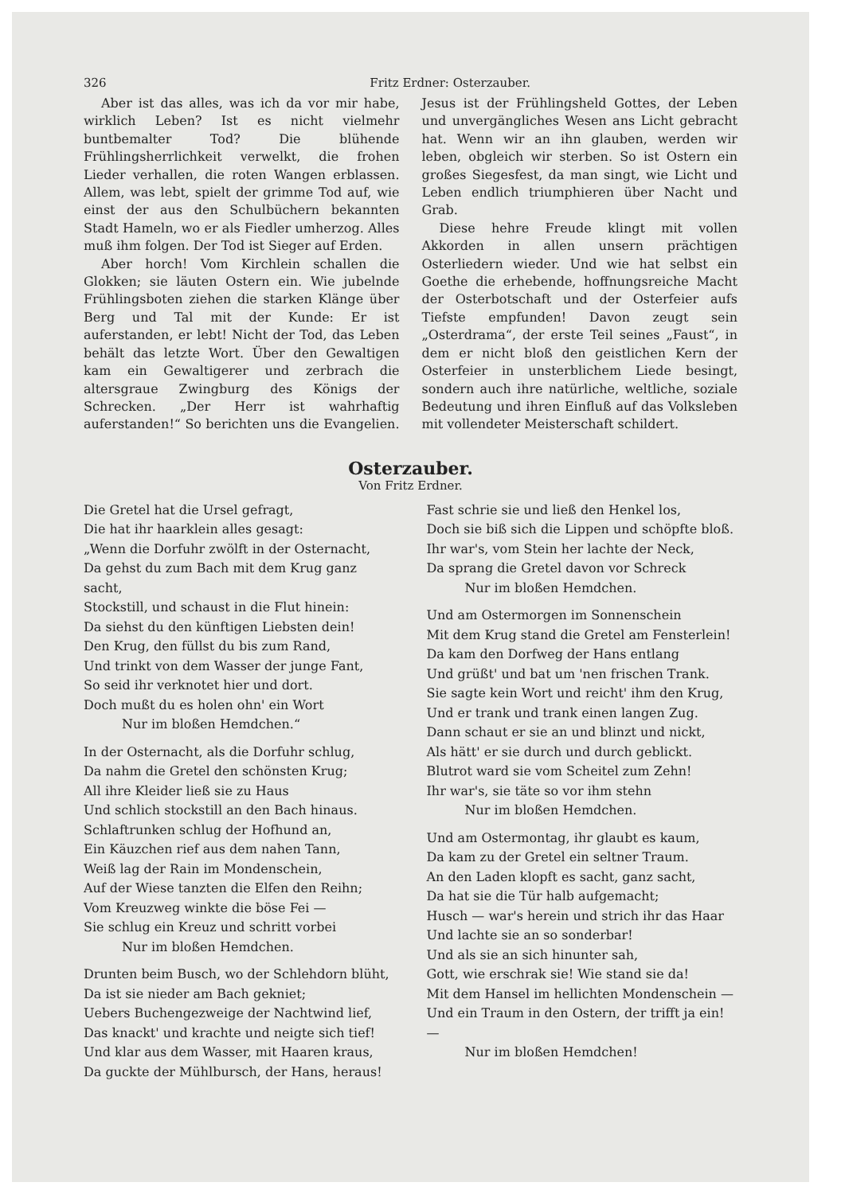326 Fritz Erdner: Osterzauber.
Aber ist das alles, was ich da vor mir habe, wirklich Leben? Ist es nicht vielmehr buntbemalter Tod? Die blühende Frühlingsherrlichkeit verwelkt, die frohen Lieder verhallen, die roten Wangen erblassen. Allem, was lebt, spielt der grimme Tod auf, wie einst der aus den Schulbüchern bekannten Stadt Hameln, wo er als Fiedler umherzog. Alles muß ihm folgen. Der Tod ist Sieger auf Erden.
Aber horch! Vom Kirchlein schallen die Glokken; sie läuten Ostern ein. Wie jubelnde Frühlingsboten ziehen die starken Klänge über Berg und Tal mit der Kunde: Er ist auferstanden, er lebt! Nicht der Tod, das Leben behält das letzte Wort. Über den Gewaltigen kam ein Gewaltigerer und zerbrach die altersgraue Zwingburg des Königs der Schrecken. „Der Herr ist wahrhaftig auferstanden!“ So berichten uns die Evangelien. Jesus ist der Frühlingsheld Gottes, der Leben und unvergängliches Wesen ans Licht gebracht hat. Wenn wir an ihn glauben, werden wir leben, obgleich wir sterben. So ist Ostern ein großes Siegesfest, da man singt, wie Licht und Leben endlich triumphieren über Nacht und Grab.
Diese hehre Freude klingt mit vollen Akkorden in allen unsern prächtigen Osterliedern wieder. Und wie hat selbst ein Goethe die erhebende, hoffnungsreiche Macht der Osterbotschaft und der Osterfeier aufs Tiefste empfunden! Davon zeugt sein „Osterdrama“, der erste Teil seines „Faust“, in dem er nicht bloß den geistlichen Kern der Osterfeier in unsterblichem Liede besingt, sondern auch ihre natürliche, weltliche, soziale Bedeutung und ihren Einfluß auf das Volksleben mit vollendeter Meisterschaft schildert.
Osterzauber.
Von Fritz Erdner.
Die Gretel hat die Ursel gefragt,
Die hat ihr haarklein alles gesagt:
„Wenn die Dorfuhr zwölft in der Osternacht,
Da gehst du zum Bach mit dem Krug ganz sacht,
Stockstill, und schaust in die Flut hinein:
Da siehst du den künftigen Liebsten dein!
Den Krug, den füllst du bis zum Rand,
Und trinkt von dem Wasser der junge Fant,
So seid ihr verknotet hier und dort.
Doch mußt du es holen ohn' ein Wort
Nur im bloßen Hemdchen.“
In der Osternacht, als die Dorfuhr schlug,
Da nahm die Gretel den schönsten Krug;
All ihre Kleider ließ sie zu Haus
Und schlich stockstill an den Bach hinaus.
Schlaftrunken schlug der Hofhund an,
Ein Käuzchen rief aus dem nahen Tann,
Weiß lag der Rain im Mondenschein,
Auf der Wiese tanzten die Elfen den Reihn;
Vom Kreuzweg winkte die böse Fei —
Sie schlug ein Kreuz und schritt vorbei
Nur im bloßen Hemdchen.
Drunten beim Busch, wo der Schlehdorn blüht,
Da ist sie nieder am Bach gekniet;
Uebers Buchengezweige der Nachtwind lief,
Das knackt' und krachte und neigte sich tief!
Und klar aus dem Wasser, mit Haaren kraus,
Da guckte der Mühlbursch, der Hans, heraus!
Fast schrie sie und ließ den Henkel los,
Doch sie biß sich die Lippen und schöpfte bloß.
Ihr war's, vom Stein her lachte der Neck,
Da sprang die Gretel davon vor Schreck
Nur im bloßen Hemdchen.
Und am Ostermorgen im Sonnenschein
Mit dem Krug stand die Gretel am Fensterlein!
Da kam den Dorfweg der Hans entlang
Und grüßt' und bat um 'nen frischen Trank.
Sie sagte kein Wort und reicht' ihm den Krug,
Und er trank und trank einen langen Zug.
Dann schaut er sie an und blinzt und nickt,
Als hätt' er sie durch und durch geblickt.
Blutrot ward sie vom Scheitel zum Zehn!
Ihr war's, sie täte so vor ihm stehn
Nur im bloßen Hemdchen.
Und am Ostermontag, ihr glaubt es kaum,
Da kam zu der Gretel ein seltner Traum.
An den Laden klopft es sacht, ganz sacht,
Da hat sie die Tür halb aufgemacht;
Husch — war's herein und strich ihr das Haar
Und lachte sie an so sonderbar!
Und als sie an sich hinunter sah,
Gott, wie erschrak sie! Wie stand sie da!
Mit dem Hansel im hellichten Mondenschein —
Und ein Traum in den Ostern, der trifft ja ein! —
Nur im bloßen Hemdchen!